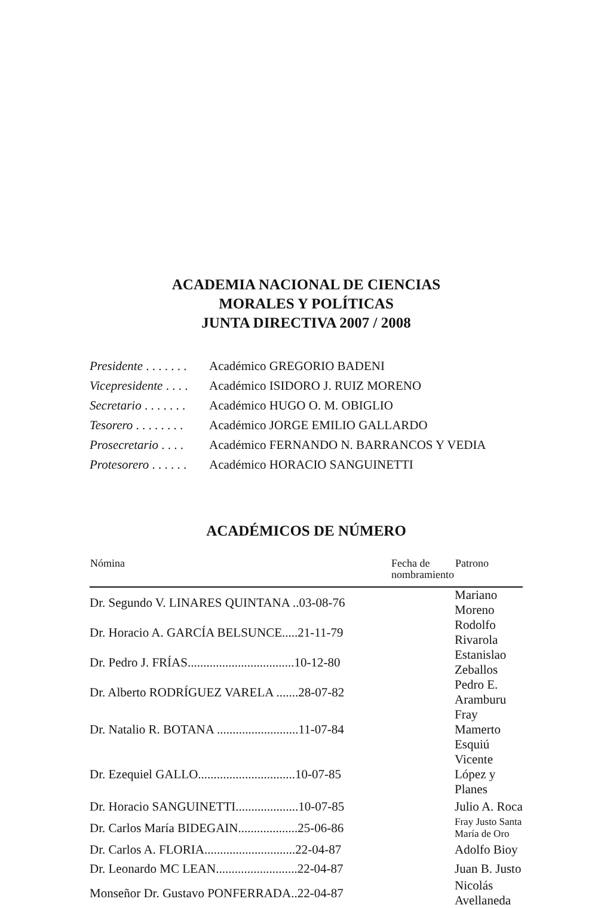ACADEMIA NACIONAL DE CIENCIAS
MORALES Y POLÍTICAS
JUNTA DIRECTIVA 2007 / 2008
| Presidente . . . . . . . | Académico GREGORIO BADENI |
| Vicepresidente . . . . | Académico ISIDORO J. RUIZ MORENO |
| Secretario . . . . . . . | Académico HUGO O. M. OBIGLIO |
| Tesorero . . . . . . . . | Académico JORGE EMILIO GALLARDO |
| Prosecretario . . . . | Académico FERNANDO N. BARRANCOS Y VEDIA |
| Protesorero . . . . . . | Académico HORACIO SANGUINETTI |
ACADÉMICOS DE NÚMERO
| Nómina | | Fecha de nombramiento | Patrono |
| --- | --- | --- | --- |
| Dr. Segundo V. LINARES QUINTANA ..03-08-76 | | | Mariano Moreno |
| Dr. Horacio A. GARCÍA BELSUNCE.....21-11-79 | | | Rodolfo Rivarola |
| Dr. Pedro J. FRÍAS..................................10-12-80 | | | Estanislao Zeballos |
| Dr. Alberto RODRÍGUEZ VARELA .......28-07-82 | | | Pedro E. Aramburu |
| Dr. Natalio R. BOTANA ..........................11-07-84 | | | Fray Mamerto Esquiú |
| Dr. Ezequiel GALLO...............................10-07-85 | | | Vicente López y Planes |
| Dr. Horacio SANGUINETTI....................10-07-85 | | | Julio A. Roca |
| Dr. Carlos María BIDEGAIN...................25-06-86 | | | Fray Justo Santa María de Oro |
| Dr. Carlos A. FLORIA.............................22-04-87 | | | Adolfo Bioy |
| Dr. Leonardo MC LEAN..........................22-04-87 | | | Juan B. Justo |
| Monseñor Dr. Gustavo PONFERRADA..22-04-87 | | | Nicolás Avellaneda |